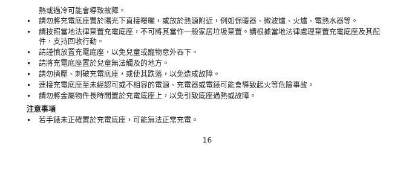熱或過冷可能會導致故障。
• 請勿將充電底座置於陽光下直接曝曬，或放於熱源附近，例如保暖器、微波爐、火爐、電熱水器等。
• 請按照當地法律棄置充電底座，不可將其當作一般家居垃圾棄置。請根據當地法律處理棄置充電底座及其配件，支持回收行動。
• 請謹慎放置充電底座，以免兒童或寵物意外吞下。
• 請將充電底座置於兒童無法觸及的地方。
• 請勿擠壓、刺破充電底座，或使其跌落，以免造成故障。
• 連接充電底座至未經認可或不相容的電源、充電器或電錶可能會導致起火等危險事故。
• 請勿將金屬物件長時間置於充電底座上，以免引致底座過熱或故障。
注意事項
• 若手錶未正確置於充電底座，可能無法正常充電。
16